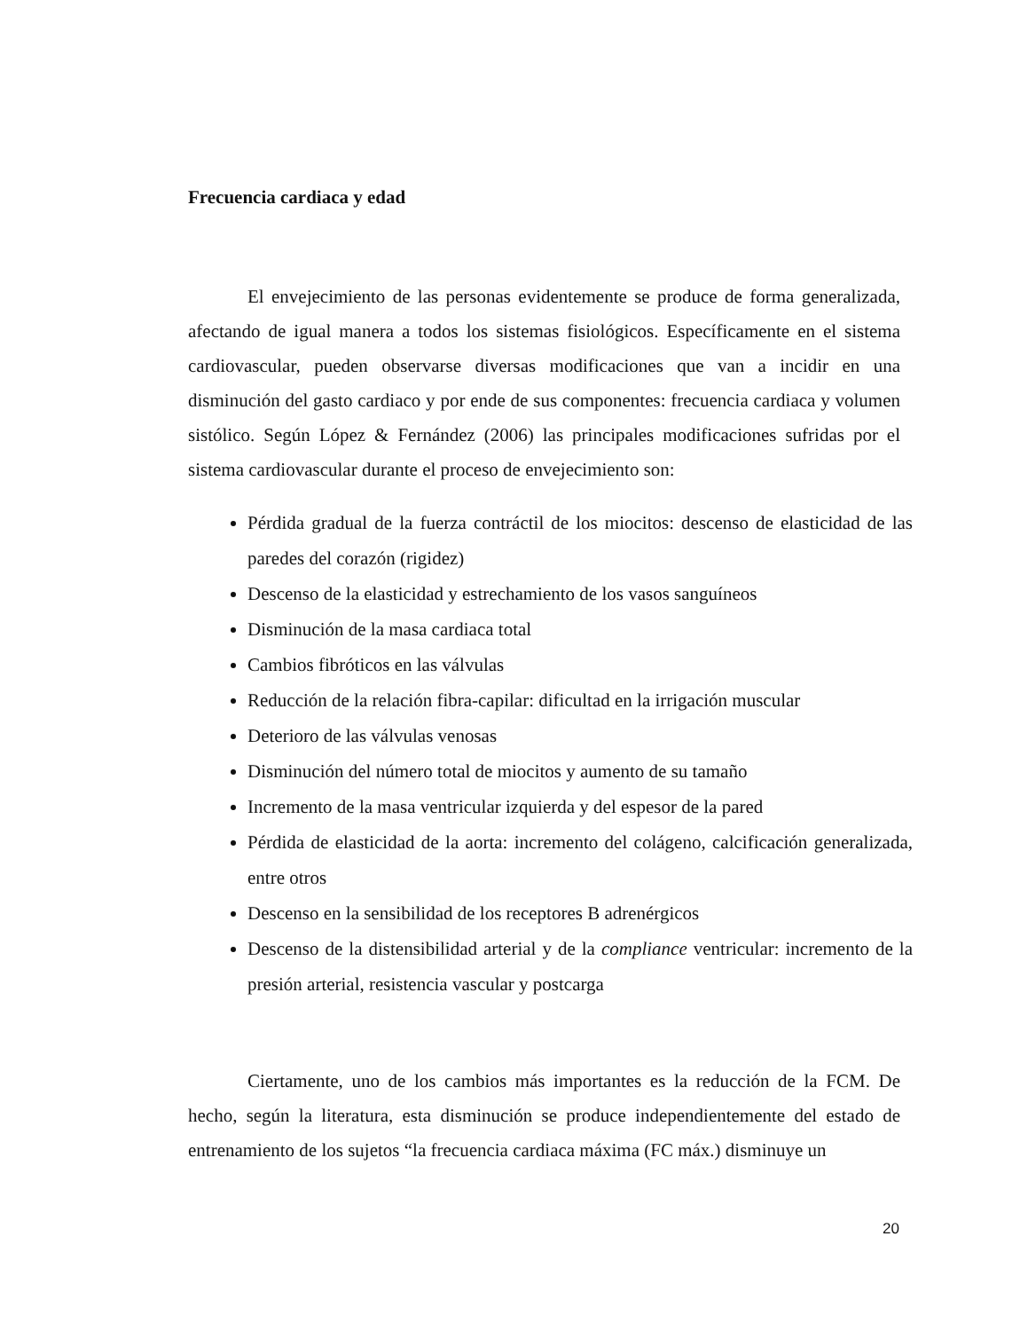Frecuencia cardiaca y edad
El envejecimiento de las personas evidentemente se produce de forma generalizada, afectando de igual manera a todos los sistemas fisiológicos. Específicamente en el sistema cardiovascular, pueden observarse diversas modificaciones que van a incidir en una disminución del gasto cardiaco y por ende de sus componentes: frecuencia cardiaca y volumen sistólico. Según López & Fernández (2006) las principales modificaciones sufridas por el sistema cardiovascular durante el proceso de envejecimiento son:
Pérdida gradual de la fuerza contráctil de los miocitos: descenso de elasticidad de las paredes del corazón (rigidez)
Descenso de la elasticidad y estrechamiento de los vasos sanguíneos
Disminución de la masa cardiaca total
Cambios fibróticos en las válvulas
Reducción de la relación fibra-capilar: dificultad en la irrigación muscular
Deterioro de las válvulas venosas
Disminución del número total de miocitos y aumento de su tamaño
Incremento de la masa ventricular izquierda y del espesor de la pared
Pérdida de elasticidad de la aorta: incremento del colágeno, calcificación generalizada, entre otros
Descenso en la sensibilidad de los receptores B adrenérgicos
Descenso de la distensibilidad arterial y de la compliance ventricular: incremento de la presión arterial, resistencia vascular y postcarga
Ciertamente, uno de los cambios más importantes es la reducción de la FCM. De hecho, según la literatura, esta disminución se produce independientemente del estado de entrenamiento de los sujetos “la frecuencia cardiaca máxima (FC máx.) disminuye un
20